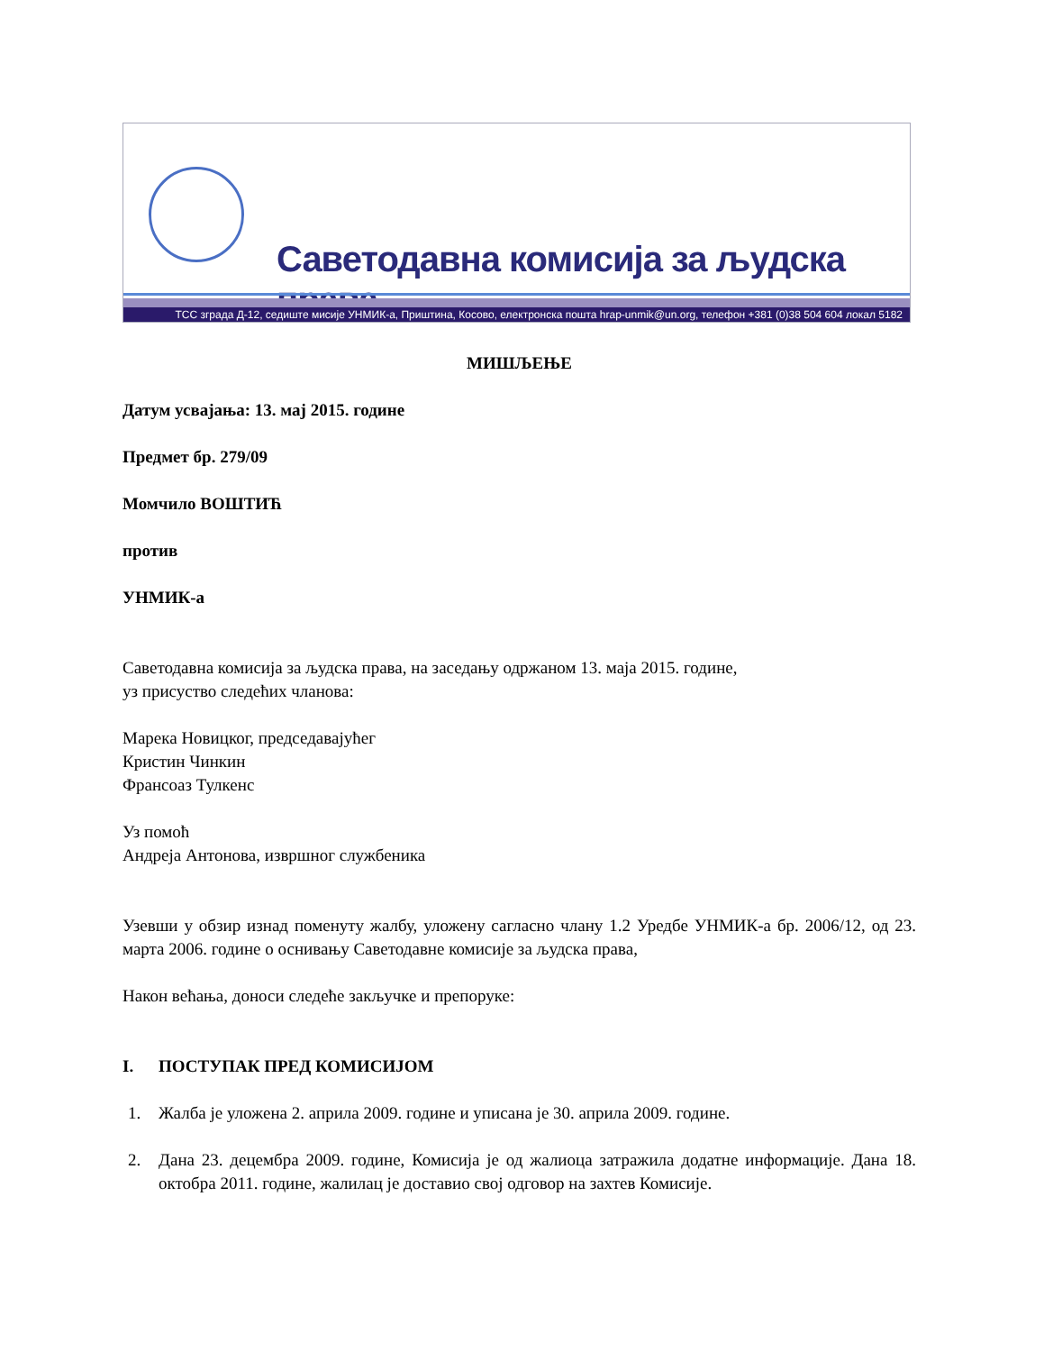Саветодавна комисија за људска права
ТСС зграда Д-12, седиште мисије УНМИК-а, Приштина, Косово, електронска пошта hrap-unmik@un.org, телефон +381 (0)38 504 604 локал 5182
МИШЉЕЊЕ
Датум усвајања: 13. мај 2015. године
Предмет бр. 279/09
Момчило ВОШТИЋ
против
УНМИК-а
Саветодавна комисија за људска права, на заседању одржаном 13. маја 2015. године,
уз присуство следећих чланова:
Марека Новицког, председавајућег
Кристин Чинкин
Франсоаз Тулкенс
Уз помоћ
Андреја Антонова, извршног службеника
Узевши у обзир изнад поменуту жалбу, уложену сагласно члану 1.2 Уредбе УНМИК-а бр. 2006/12, од 23. марта 2006. године о оснивању Саветодавне комисије за људска права,
Након већања, доноси следеће закључке и препоруке:
I. ПОСТУПАК ПРЕД КОМИСИЈОМ
1. Жалба је уложена 2. априла 2009. године и уписана је 30. априла 2009. године.
2. Дана 23. децембра 2009. године, Комисија је од жалиоца затражила додатне информације. Дана 18. октобра 2011. године, жалилац је доставио свој одговор на захтев Комисије.